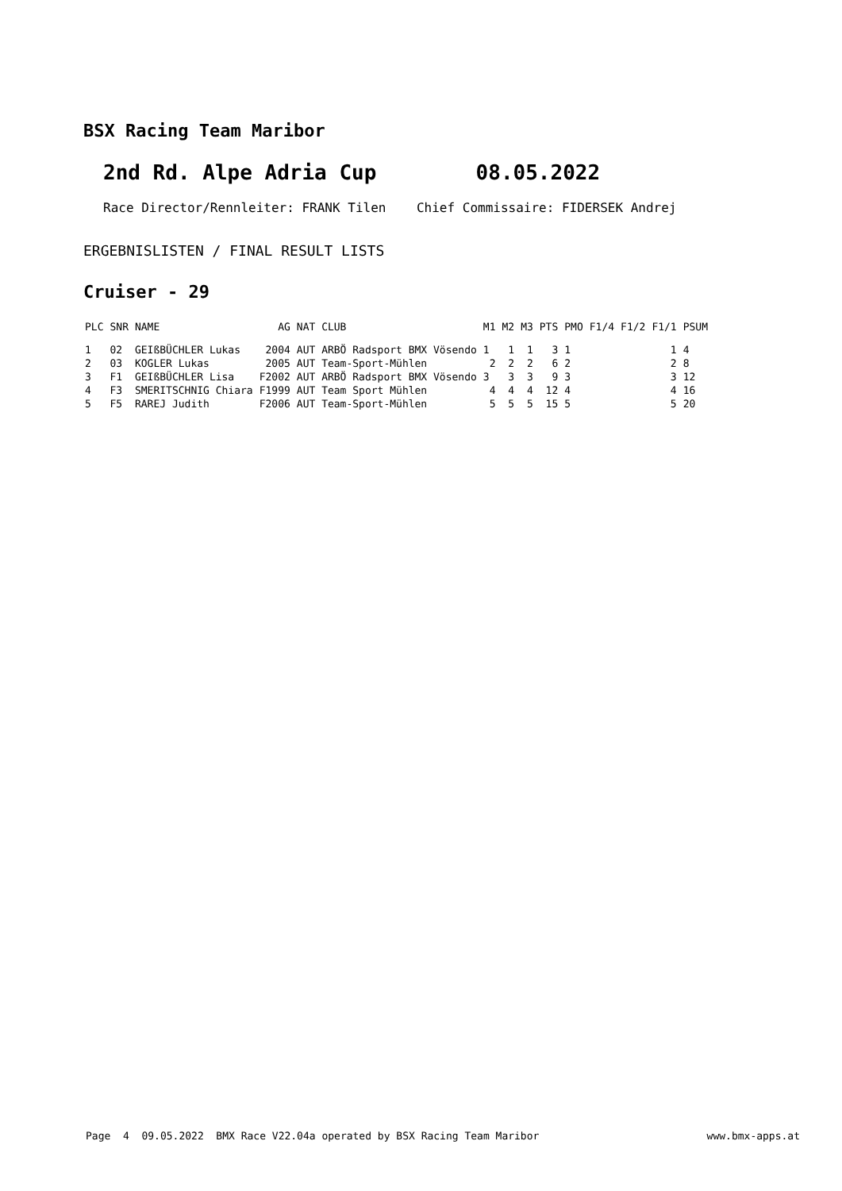BSX Racing Team Maribor
2nd Rd. Alpe Adria Cup 08.05.2022
Race Director/Rennleiter: FRANK Tilen Chief Commissaire: FIDERSEK Andrej
ERGEBNISLISTEN / FINAL RESULT LISTS
Cruiser - 29
| PLC | SNR | NAME | AG | NAT CLUB | M1 | M2 | M3 | PTS | PMO | F1/4 | F1/2 | F1/1 | PSUM |
| --- | --- | --- | --- | --- | --- | --- | --- | --- | --- | --- | --- | --- | --- |
| 1 | 02 | GEIßBÜCHLER Lukas | 2004 | AUT ARBÖ Radsport BMX Vösendo | 1 | 1 | 1 | 3 | 1 | | | 1 | 4 |
| 2 | 03 | KOGLER Lukas | 2005 | AUT Team-Sport-Mühlen | 2 | 2 | 2 | 6 | 2 | | | 2 | 8 |
| 3 | F1 | GEIßBÜCHLER Lisa | F2002 | AUT ARBÖ Radsport BMX Vösendo | 3 | 3 | 3 | 9 | 3 | | | 3 | 12 |
| 4 | F3 | SMERITSCHNIG Chiara | F1999 | AUT Team Sport Mühlen | 4 | 4 | 4 | 12 | 4 | | | 4 | 16 |
| 5 | F5 | RAREJ Judith | F2006 | AUT Team-Sport-Mühlen | 5 | 5 | 5 | 15 | 5 | | | 5 | 20 |
Page 4 09.05.2022 BMX Race V22.04a operated by BSX Racing Team Maribor www.bmx-apps.at